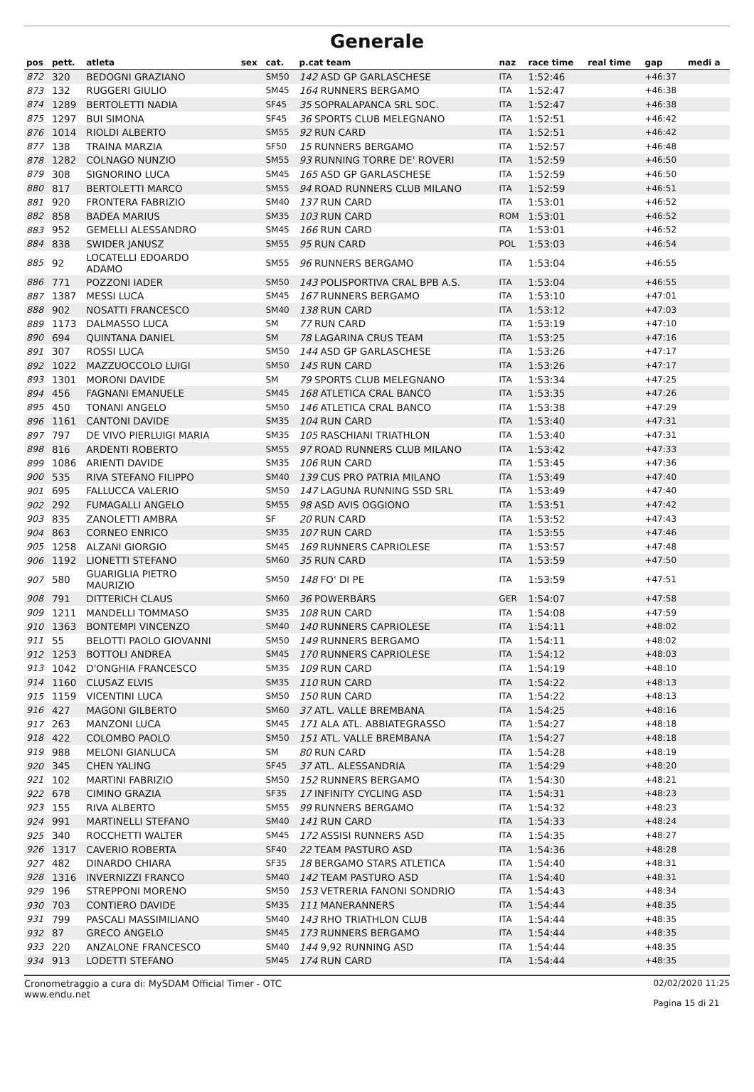Generale
| pos | pett. | atleta | sex | cat. | p.cat team | naz | race time | real time | gap | medi a |
| --- | --- | --- | --- | --- | --- | --- | --- | --- | --- | --- |
| 872 | 320 | BEDOGNI GRAZIANO | | SM50 | 142 ASD GP GARLASCHESE | ITA | 1:52:46 | | +46:37 | |
| 873 | 132 | RUGGERI GIULIO | | SM45 | 164 RUNNERS BERGAMO | ITA | 1:52:47 | | +46:38 | |
| 874 | 1289 | BERTOLETTI NADIA | | SF45 | 35 SOPRALAPANCA SRL SOC. | ITA | 1:52:47 | | +46:38 | |
| 875 | 1297 | BUI SIMONA | | SF45 | 36 SPORTS CLUB MELEGNANO | ITA | 1:52:51 | | +46:42 | |
| 876 | 1014 | RIOLDI ALBERTO | | SM55 | 92 RUN CARD | ITA | 1:52:51 | | +46:42 | |
| 877 | 138 | TRAINA MARZIA | | SF50 | 15 RUNNERS BERGAMO | ITA | 1:52:57 | | +46:48 | |
| 878 | 1282 | COLNAGO NUNZIO | | SM55 | 93 RUNNING TORRE DE' ROVERI | ITA | 1:52:59 | | +46:50 | |
| 879 | 308 | SIGNORINO LUCA | | SM45 | 165 ASD GP GARLASCHESE | ITA | 1:52:59 | | +46:50 | |
| 880 | 817 | BERTOLETTI MARCO | | SM55 | 94 ROAD RUNNERS CLUB MILANO | ITA | 1:52:59 | | +46:51 | |
| 881 | 920 | FRONTERA FABRIZIO | | SM40 | 137 RUN CARD | ITA | 1:53:01 | | +46:52 | |
| 882 | 858 | BADEA MARIUS | | SM35 | 103 RUN CARD | ROM | 1:53:01 | | +46:52 | |
| 883 | 952 | GEMELLI ALESSANDRO | | SM45 | 166 RUN CARD | ITA | 1:53:01 | | +46:52 | |
| 884 | 838 | SWIDER JANUSZ | | SM55 | 95 RUN CARD | POL | 1:53:03 | | +46:54 | |
| 885 | 92 | LOCATELLI EDOARDO ADAMO | | SM55 | 96 RUNNERS BERGAMO | ITA | 1:53:04 | | +46:55 | |
| 886 | 771 | POZZONI IADER | | SM50 | 143 POLISPORTIVA CRAL BPB A.S. | ITA | 1:53:04 | | +46:55 | |
| 887 | 1387 | MESSI LUCA | | SM45 | 167 RUNNERS BERGAMO | ITA | 1:53:10 | | +47:01 | |
| 888 | 902 | NOSATTI FRANCESCO | | SM40 | 138 RUN CARD | ITA | 1:53:12 | | +47:03 | |
| 889 | 1173 | DALMASSO LUCA | | SM | 77 RUN CARD | ITA | 1:53:19 | | +47:10 | |
| 890 | 694 | QUINTANA DANIEL | | SM | 78 LAGARINA CRUS TEAM | ITA | 1:53:25 | | +47:16 | |
| 891 | 307 | ROSSI LUCA | | SM50 | 144 ASD GP GARLASCHESE | ITA | 1:53:26 | | +47:17 | |
| 892 | 1022 | MAZZUOCCOLO LUIGI | | SM50 | 145 RUN CARD | ITA | 1:53:26 | | +47:17 | |
| 893 | 1301 | MORONI DAVIDE | | SM | 79 SPORTS CLUB MELEGNANO | ITA | 1:53:34 | | +47:25 | |
| 894 | 456 | FAGNANI EMANUELE | | SM45 | 168 ATLETICA CRAL BANCO | ITA | 1:53:35 | | +47:26 | |
| 895 | 450 | TONANI ANGELO | | SM50 | 146 ATLETICA CRAL BANCO | ITA | 1:53:38 | | +47:29 | |
| 896 | 1161 | CANTONI DAVIDE | | SM35 | 104 RUN CARD | ITA | 1:53:40 | | +47:31 | |
| 897 | 797 | DE VIVO PIERLUIGI MARIA | | SM35 | 105 RASCHIANI TRIATHLON | ITA | 1:53:40 | | +47:31 | |
| 898 | 816 | ARDENTI ROBERTO | | SM55 | 97 ROAD RUNNERS CLUB MILANO | ITA | 1:53:42 | | +47:33 | |
| 899 | 1086 | ARIENTI DAVIDE | | SM35 | 106 RUN CARD | ITA | 1:53:45 | | +47:36 | |
| 900 | 535 | RIVA STEFANO FILIPPO | | SM40 | 139 CUS PRO PATRIA MILANO | ITA | 1:53:49 | | +47:40 | |
| 901 | 695 | FALLUCCA VALERIO | | SM50 | 147 LAGUNA RUNNING SSD SRL | ITA | 1:53:49 | | +47:40 | |
| 902 | 292 | FUMAGALLI ANGELO | | SM55 | 98 ASD AVIS OGGIONO | ITA | 1:53:51 | | +47:42 | |
| 903 | 835 | ZANOLETTI AMBRA | | SF | 20 RUN CARD | ITA | 1:53:52 | | +47:43 | |
| 904 | 863 | CORNEO ENRICO | | SM35 | 107 RUN CARD | ITA | 1:53:55 | | +47:46 | |
| 905 | 1258 | ALZANI GIORGIO | | SM45 | 169 RUNNERS CAPRIOLESE | ITA | 1:53:57 | | +47:48 | |
| 906 | 1192 | LIONETTI STEFANO | | SM60 | 35 RUN CARD | ITA | 1:53:59 | | +47:50 | |
| 907 | 580 | GUARIGLIA PIETRO MAURIZIO | | SM50 | 148 FO' DI PE | ITA | 1:53:59 | | +47:51 | |
| 908 | 791 | DITTERICH CLAUS | | SM60 | 36 POWERBÄRS | GER | 1:54:07 | | +47:58 | |
| 909 | 1211 | MANDELLI TOMMASO | | SM35 | 108 RUN CARD | ITA | 1:54:08 | | +47:59 | |
| 910 | 1363 | BONTEMPI VINCENZO | | SM40 | 140 RUNNERS CAPRIOLESE | ITA | 1:54:11 | | +48:02 | |
| 911 | 55 | BELOTTI PAOLO GIOVANNI | | SM50 | 149 RUNNERS BERGAMO | ITA | 1:54:11 | | +48:02 | |
| 912 | 1253 | BOTTOLI ANDREA | | SM45 | 170 RUNNERS CAPRIOLESE | ITA | 1:54:12 | | +48:03 | |
| 913 | 1042 | D'ONGHIA FRANCESCO | | SM35 | 109 RUN CARD | ITA | 1:54:19 | | +48:10 | |
| 914 | 1160 | CLUSAZ ELVIS | | SM35 | 110 RUN CARD | ITA | 1:54:22 | | +48:13 | |
| 915 | 1159 | VICENTINI LUCA | | SM50 | 150 RUN CARD | ITA | 1:54:22 | | +48:13 | |
| 916 | 427 | MAGONI GILBERTO | | SM60 | 37 ATL. VALLE BREMBANA | ITA | 1:54:25 | | +48:16 | |
| 917 | 263 | MANZONI LUCA | | SM45 | 171 ALA ATL. ABBIATEGRASSO | ITA | 1:54:27 | | +48:18 | |
| 918 | 422 | COLOMBO PAOLO | | SM50 | 151 ATL. VALLE BREMBANA | ITA | 1:54:27 | | +48:18 | |
| 919 | 988 | MELONI GIANLUCA | | SM | 80 RUN CARD | ITA | 1:54:28 | | +48:19 | |
| 920 | 345 | CHEN YALING | | SF45 | 37 ATL. ALESSANDRIA | ITA | 1:54:29 | | +48:20 | |
| 921 | 102 | MARTINI FABRIZIO | | SM50 | 152 RUNNERS BERGAMO | ITA | 1:54:30 | | +48:21 | |
| 922 | 678 | CIMINO GRAZIA | | SF35 | 17 INFINITY CYCLING ASD | ITA | 1:54:31 | | +48:23 | |
| 923 | 155 | RIVA ALBERTO | | SM55 | 99 RUNNERS BERGAMO | ITA | 1:54:32 | | +48:23 | |
| 924 | 991 | MARTINELLI STEFANO | | SM40 | 141 RUN CARD | ITA | 1:54:33 | | +48:24 | |
| 925 | 340 | ROCCHETTI WALTER | | SM45 | 172 ASSISI RUNNERS ASD | ITA | 1:54:35 | | +48:27 | |
| 926 | 1317 | CAVERIO ROBERTA | | SF40 | 22 TEAM PASTURO ASD | ITA | 1:54:36 | | +48:28 | |
| 927 | 482 | DINARDO CHIARA | | SF35 | 18 BERGAMO STARS ATLETICA | ITA | 1:54:40 | | +48:31 | |
| 928 | 1316 | INVERNIZZI FRANCO | | SM40 | 142 TEAM PASTURO ASD | ITA | 1:54:40 | | +48:31 | |
| 929 | 196 | STREPPONI MORENO | | SM50 | 153 VETRERIA FANONI SONDRIO | ITA | 1:54:43 | | +48:34 | |
| 930 | 703 | CONTIERO DAVIDE | | SM35 | 111 MANERANNERS | ITA | 1:54:44 | | +48:35 | |
| 931 | 799 | PASCALI MASSIMILIANO | | SM40 | 143 RHO TRIATHLON CLUB | ITA | 1:54:44 | | +48:35 | |
| 932 | 87 | GRECO ANGELO | | SM45 | 173 RUNNERS BERGAMO | ITA | 1:54:44 | | +48:35 | |
| 933 | 220 | ANZALONE FRANCESCO | | SM40 | 144 9,92 RUNNING ASD | ITA | 1:54:44 | | +48:35 | |
| 934 | 913 | LODETTI STEFANO | | SM45 | 174 RUN CARD | ITA | 1:54:44 | | +48:35 | |
Cronometraggio a cura di: MySDAM Official Timer - OTC
www.endu.net
02/02/2020 11:25
Pagina 15 di 21